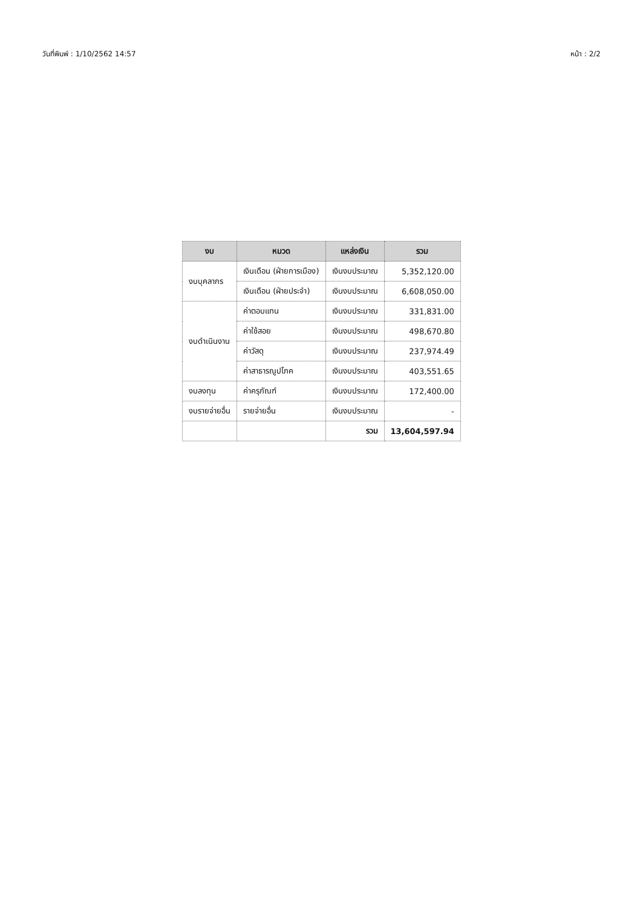วันที่พิมพ์ : 1/10/2562 14:57 หน้า : 2/2
| งบ | หมวด | แหล่งเงิน | รวม |
| --- | --- | --- | --- |
| งบบุคลากร | เงินเดือน (ฝ่ายการเมือง) | เงินงบประมาณ | 5,352,120.00 |
| | เงินเดือน (ฝ่ายประจำ) | เงินงบประมาณ | 6,608,050.00 |
| งบดำเนินงาน | ค่าตอบแทน | เงินงบประมาณ | 331,831.00 |
| | ค่าใช้สอย | เงินงบประมาณ | 498,670.80 |
| | ค่าวัสดุ | เงินงบประมาณ | 237,974.49 |
| | ค่าสาธารณูปโภค | เงินงบประมาณ | 403,551.65 |
| งบลงทุน | ค่าครุภัณฑ์ | เงินงบประมาณ | 172,400.00 |
| งบรายจ่ายอื่น | รายจ่ายอื่น | เงินงบประมาณ | - |
| | | รวม | 13,604,597.94 |